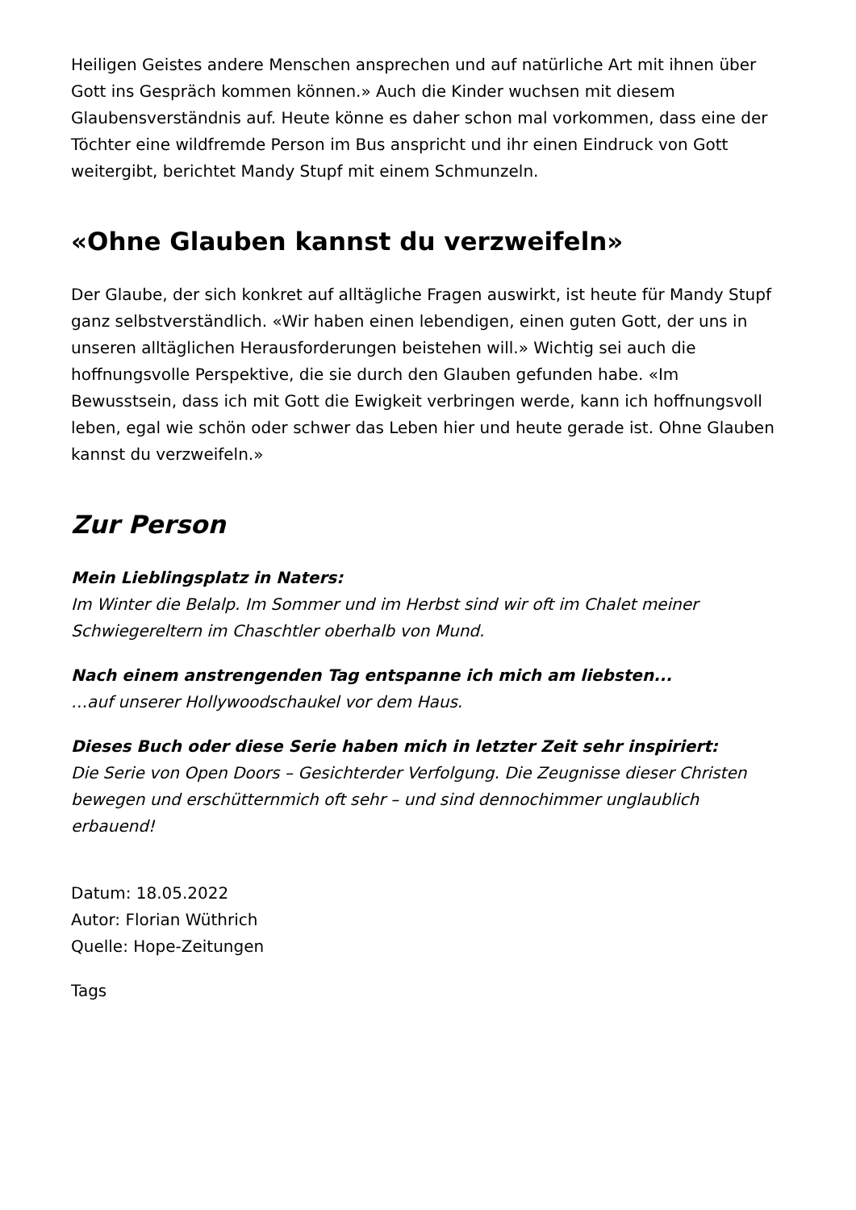Heiligen Geistes andere Menschen ansprechen und auf natürliche Art mit ihnen über Gott ins Gespräch kommen können.» Auch die Kinder wuchsen mit diesem Glaubensverständnis auf. Heute könne es daher schon mal vorkommen, dass eine der Töchter eine wildfremde Person im Bus anspricht und ihr einen Eindruck von Gott weitergibt, berichtet Mandy Stupf mit einem Schmunzeln.
«Ohne Glauben kannst du verzweifeln»
Der Glaube, der sich konkret auf alltägliche Fragen auswirkt, ist heute für Mandy Stupf ganz selbstverständlich. «Wir haben einen lebendigen, einen guten Gott, der uns in unseren alltäglichen Herausforderungen beistehen will.» Wichtig sei auch die hoffnungsvolle Perspektive, die sie durch den Glauben gefunden habe. «Im Bewusstsein, dass ich mit Gott die Ewigkeit verbringen werde, kann ich hoffnungsvoll leben, egal wie schön oder schwer das Leben hier und heute gerade ist. Ohne Glauben kannst du verzweifeln.»
Zur Person
Mein Lieblingsplatz in Naters:
Im Winter die Belalp. Im Sommer und im Herbst sind wir oft im Chalet meiner Schwiegereltern im Chaschtler oberhalb von Mund.
Nach einem anstrengenden Tag entspanne ich mich am liebsten...
…auf unserer Hollywoodschaukel vor dem Haus.
Dieses Buch oder diese Serie haben mich in letzter Zeit sehr inspiriert:
Die Serie von Open Doors – Gesichterder Verfolgung. Die Zeugnisse dieser Christen bewegen und erschütternmich oft sehr – und sind dennochimmer unglaublich erbauend!
Datum: 18.05.2022
Autor: Florian Wüthrich
Quelle: Hope-Zeitungen
Tags